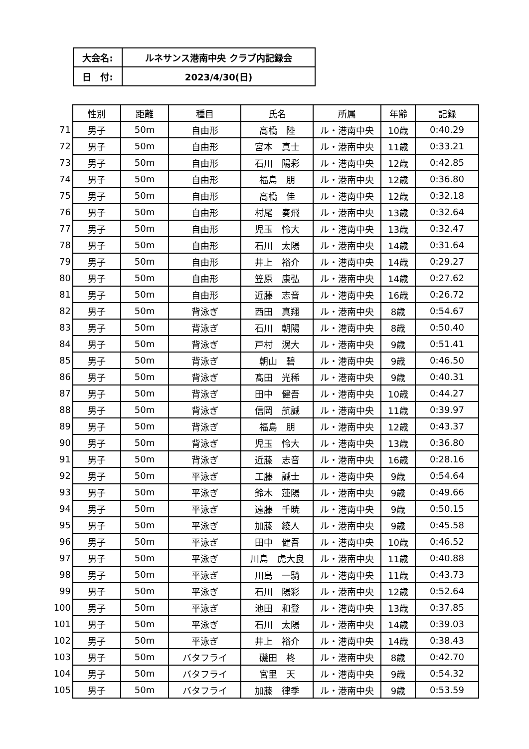| 大会名: | ルネサンス港南中央 クラブ内記録会 |
| 日 付: | 2023/4/30(日) |
| | 性別 | 距離 | 種目 | 氏名 | 所属 | 年齢 | 記録 |
| 71 | 男子 | 50m | 自由形 | 高橋 陸 | ル・港南中央 | 10歳 | 0:40.29 |
| 72 | 男子 | 50m | 自由形 | 宮本 真士 | ル・港南中央 | 11歳 | 0:33.21 |
| 73 | 男子 | 50m | 自由形 | 石川 陽彩 | ル・港南中央 | 12歳 | 0:42.85 |
| 74 | 男子 | 50m | 自由形 | 福島 朋 | ル・港南中央 | 12歳 | 0:36.80 |
| 75 | 男子 | 50m | 自由形 | 高橋 佳 | ル・港南中央 | 12歳 | 0:32.18 |
| 76 | 男子 | 50m | 自由形 | 村尾 奏飛 | ル・港南中央 | 13歳 | 0:32.64 |
| 77 | 男子 | 50m | 自由形 | 児玉 怜大 | ル・港南中央 | 13歳 | 0:32.47 |
| 78 | 男子 | 50m | 自由形 | 石川 太陽 | ル・港南中央 | 14歳 | 0:31.64 |
| 79 | 男子 | 50m | 自由形 | 井上 裕介 | ル・港南中央 | 14歳 | 0:29.27 |
| 80 | 男子 | 50m | 自由形 | 笠原 康弘 | ル・港南中央 | 14歳 | 0:27.62 |
| 81 | 男子 | 50m | 自由形 | 近藤 志音 | ル・港南中央 | 16歳 | 0:26.72 |
| 82 | 男子 | 50m | 背泳ぎ | 西田 真翔 | ル・港南中央 | 8歳 | 0:54.67 |
| 83 | 男子 | 50m | 背泳ぎ | 石川 朝陽 | ル・港南中央 | 8歳 | 0:50.40 |
| 84 | 男子 | 50m | 背泳ぎ | 戸村 滉大 | ル・港南中央 | 9歳 | 0:51.41 |
| 85 | 男子 | 50m | 背泳ぎ | 朝山 碧 | ル・港南中央 | 9歳 | 0:46.50 |
| 86 | 男子 | 50m | 背泳ぎ | 髙田 光稀 | ル・港南中央 | 9歳 | 0:40.31 |
| 87 | 男子 | 50m | 背泳ぎ | 田中 健吾 | ル・港南中央 | 10歳 | 0:44.27 |
| 88 | 男子 | 50m | 背泳ぎ | 信岡 航誠 | ル・港南中央 | 11歳 | 0:39.97 |
| 89 | 男子 | 50m | 背泳ぎ | 福島 朋 | ル・港南中央 | 12歳 | 0:43.37 |
| 90 | 男子 | 50m | 背泳ぎ | 児玉 怜大 | ル・港南中央 | 13歳 | 0:36.80 |
| 91 | 男子 | 50m | 背泳ぎ | 近藤 志音 | ル・港南中央 | 16歳 | 0:28.16 |
| 92 | 男子 | 50m | 平泳ぎ | 工藤 誠士 | ル・港南中央 | 9歳 | 0:54.64 |
| 93 | 男子 | 50m | 平泳ぎ | 鈴木 蓮陽 | ル・港南中央 | 9歳 | 0:49.66 |
| 94 | 男子 | 50m | 平泳ぎ | 遠藤 千暁 | ル・港南中央 | 9歳 | 0:50.15 |
| 95 | 男子 | 50m | 平泳ぎ | 加藤 綾人 | ル・港南中央 | 9歳 | 0:45.58 |
| 96 | 男子 | 50m | 平泳ぎ | 田中 健吾 | ル・港南中央 | 10歳 | 0:46.52 |
| 97 | 男子 | 50m | 平泳ぎ | 川島 虎大良 | ル・港南中央 | 11歳 | 0:40.88 |
| 98 | 男子 | 50m | 平泳ぎ | 川島 一騎 | ル・港南中央 | 11歳 | 0:43.73 |
| 99 | 男子 | 50m | 平泳ぎ | 石川 陽彩 | ル・港南中央 | 12歳 | 0:52.64 |
| 100 | 男子 | 50m | 平泳ぎ | 池田 和登 | ル・港南中央 | 13歳 | 0:37.85 |
| 101 | 男子 | 50m | 平泳ぎ | 石川 太陽 | ル・港南中央 | 14歳 | 0:39.03 |
| 102 | 男子 | 50m | 平泳ぎ | 井上 裕介 | ル・港南中央 | 14歳 | 0:38.43 |
| 103 | 男子 | 50m | バタフライ | 磯田 柊 | ル・港南中央 | 8歳 | 0:42.70 |
| 104 | 男子 | 50m | バタフライ | 宮里 天 | ル・港南中央 | 9歳 | 0:54.32 |
| 105 | 男子 | 50m | バタフライ | 加藤 律季 | ル・港南中央 | 9歳 | 0:53.59 |